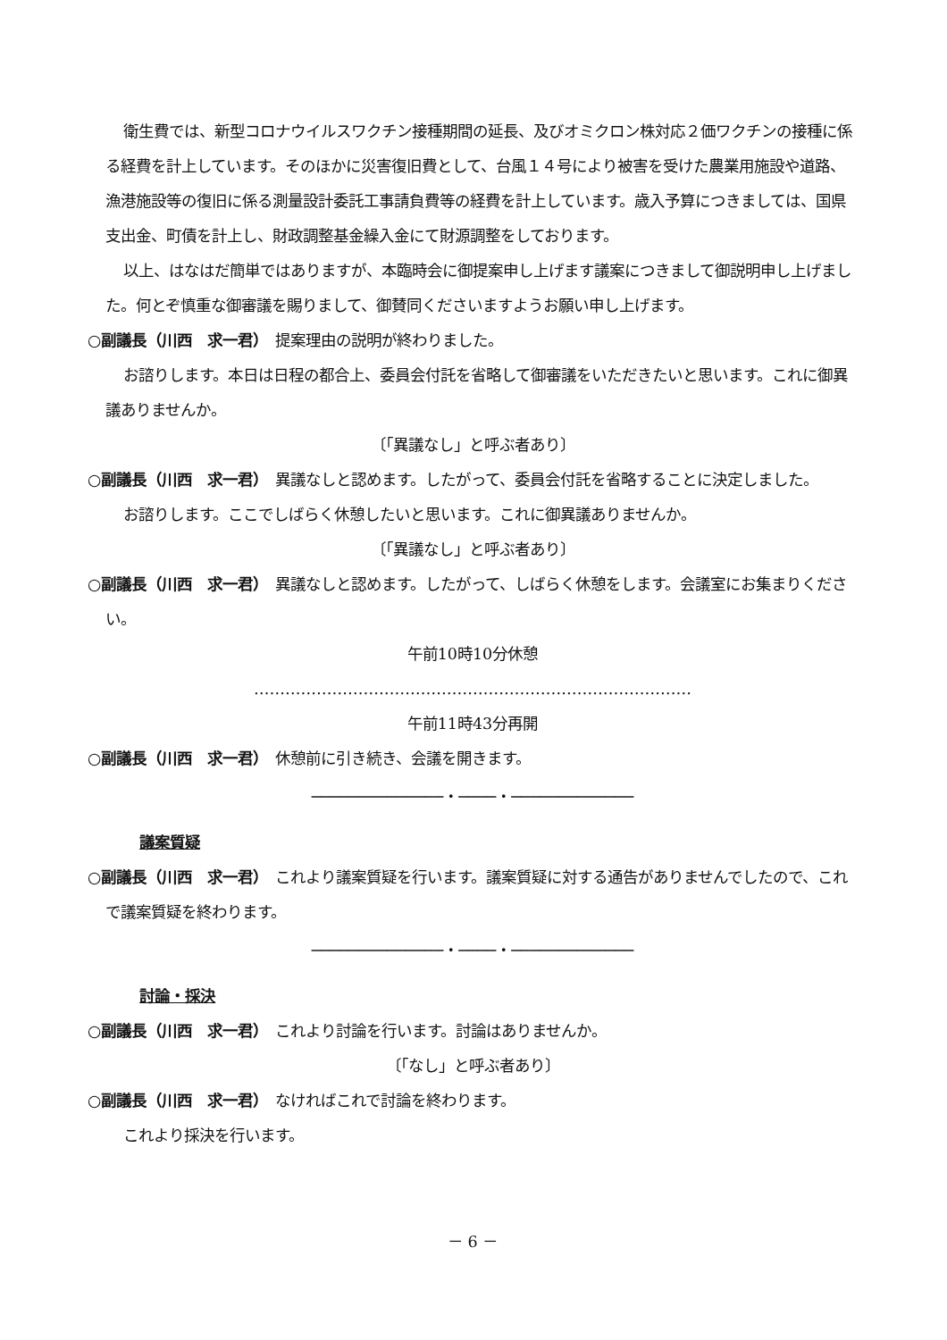衛生費では、新型コロナウイルスワクチン接種期間の延長、及びオミクロン株対応２価ワクチンの接種に係る経費を計上しています。そのほかに災害復旧費として、台風１４号により被害を受けた農業用施設や道路、漁港施設等の復旧に係る測量設計委託工事請負費等の経費を計上しています。歳入予算につきましては、国県支出金、町債を計上し、財政調整基金繰入金にて財源調整をしております。
以上、はなはだ簡単ではありますが、本臨時会に御提案申し上げます議案につきまして御説明申し上げました。何とぞ慎重な御審議を賜りまして、御賛同くださいますようお願い申し上げます。
○副議長（川西　求一君）　提案理由の説明が終わりました。
お諮りします。本日は日程の都合上、委員会付託を省略して御審議をいただきたいと思います。これに御異議ありませんか。
〔「異議なし」と呼ぶ者あり〕
○副議長（川西　求一君）　異議なしと認めます。したがって、委員会付託を省略することに決定しました。
お諮りします。ここでしばらく休憩したいと思います。これに御異議ありませんか。
〔「異議なし」と呼ぶ者あり〕
○副議長（川西　求一君）　異議なしと認めます。したがって、しばらく休憩をします。会議室にお集まりください。
午前10時10分休憩
…………………………………………………………………………
午前11時43分再開
○副議長（川西　求一君）　休憩前に引き続き、会議を開きます。
──────────────・────・─────────────
議案質疑
○副議長（川西　求一君）　これより議案質疑を行います。議案質疑に対する通告がありませんでしたので、これで議案質疑を終わります。
──────────────・────・─────────────
討論・採決
○副議長（川西　求一君）　これより討論を行います。討論はありませんか。
〔「なし」と呼ぶ者あり〕
○副議長（川西　求一君）　なければこれで討論を終わります。
これより採決を行います。
－ 6 －